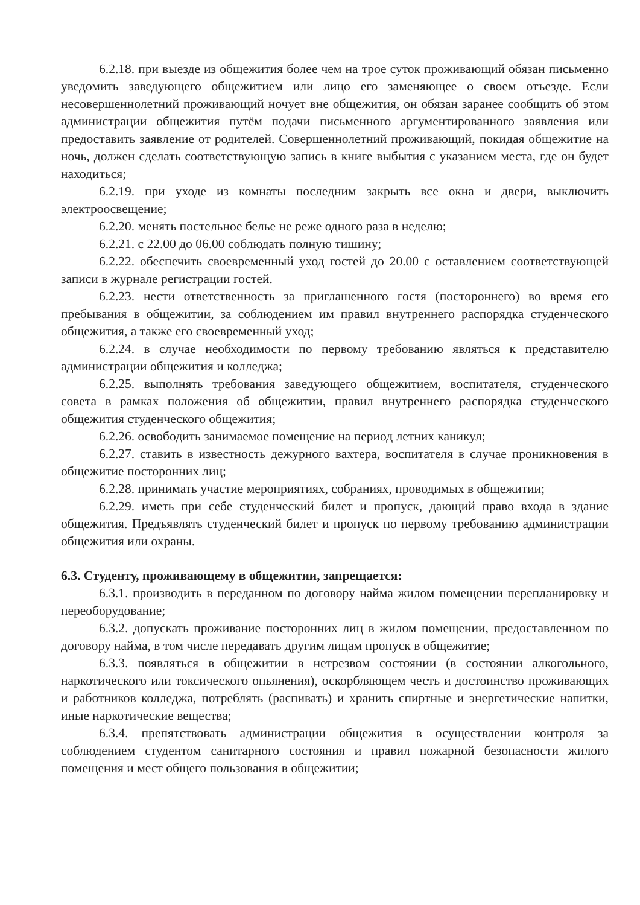6.2.18. при выезде из общежития более чем на трое суток проживающий обязан письменно уведомить заведующего общежитием или лицо его заменяющее о своем отъезде. Если несовершеннолетний проживающий ночует вне общежития, он обязан заранее сообщить об этом администрации общежития путём подачи письменного аргументированного заявления или предоставить заявление от родителей. Совершеннолетний проживающий, покидая общежитие на ночь, должен сделать соответствующую запись в книге выбытия с указанием места, где он будет находиться;
6.2.19. при уходе из комнаты последним закрыть все окна и двери, выключить электроосвещение;
6.2.20. менять постельное белье не реже одного раза в неделю;
6.2.21. с 22.00 до 06.00 соблюдать полную тишину;
6.2.22. обеспечить своевременный уход гостей до 20.00 с оставлением соответствующей записи в журнале регистрации гостей.
6.2.23. нести ответственность за приглашенного гостя (постороннего) во время его пребывания в общежитии, за соблюдением им правил внутреннего распорядка студенческого общежития, а также его своевременный уход;
6.2.24. в случае необходимости по первому требованию являться к представителю администрации общежития и колледжа;
6.2.25. выполнять требования заведующего общежитием, воспитателя, студенческого совета в рамках положения об общежитии, правил внутреннего распорядка студенческого общежития студенческого общежития;
6.2.26. освободить занимаемое помещение на период летних каникул;
6.2.27. ставить в известность дежурного вахтера, воспитателя в случае проникновения в общежитие посторонних лиц;
6.2.28. принимать участие мероприятиях, собраниях, проводимых в общежитии;
6.2.29. иметь при себе студенческий билет и пропуск, дающий право входа в здание общежития. Предъявлять студенческий билет и пропуск по первому требованию администрации общежития или охраны.
6.3. Студенту, проживающему в общежитии, запрещается:
6.3.1. производить в переданном по договору найма жилом помещении перепланировку и переоборудование;
6.3.2. допускать проживание посторонних лиц в жилом помещении, предоставленном по договору найма, в том числе передавать другим лицам пропуск в общежитие;
6.3.3. появляться в общежитии в нетрезвом состоянии (в состоянии алкогольного, наркотического или токсического опьянения), оскорбляющем честь и достоинство проживающих и работников колледжа, потреблять (распивать) и хранить спиртные и энергетические напитки, иные наркотические вещества;
6.3.4. препятствовать администрации общежития в осуществлении контроля за соблюдением студентом санитарного состояния и правил пожарной безопасности жилого помещения и мест общего пользования в общежитии;